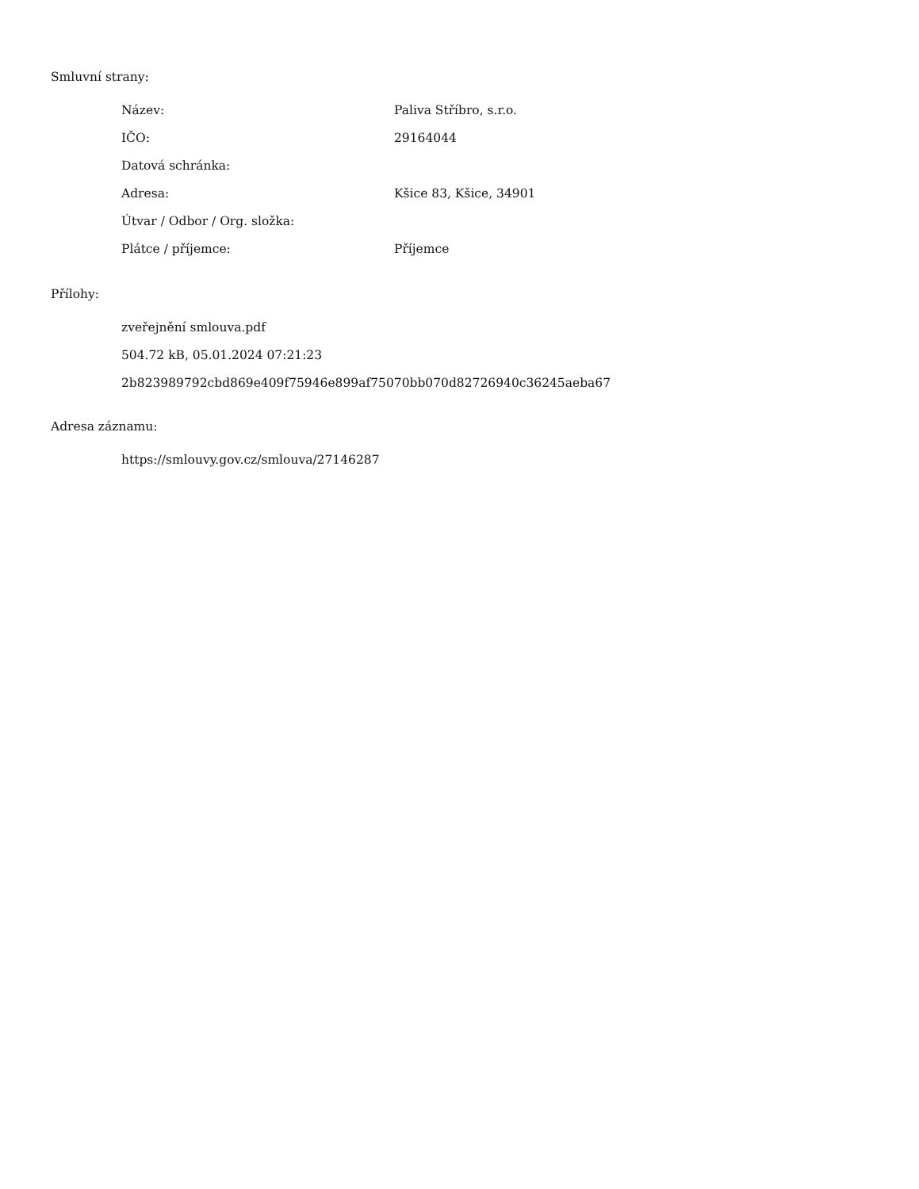Smluvní strany:
| Název: | Paliva Stříbro, s.r.o. |
| IČO: | 29164044 |
| Datová schránka: | |
| Adresa: | Kšice 83, Kšice, 34901 |
| Útvar / Odbor / Org. složka: | |
| Plátce / příjemce: | Příjemce |
Přílohy:
zveřejnění smlouva.pdf
504.72 kB, 05.01.2024 07:21:23
2b823989792cbd869e409f75946e899af75070bb070d82726940c36245aeba67
Adresa záznamu:
https://smlouvy.gov.cz/smlouva/27146287